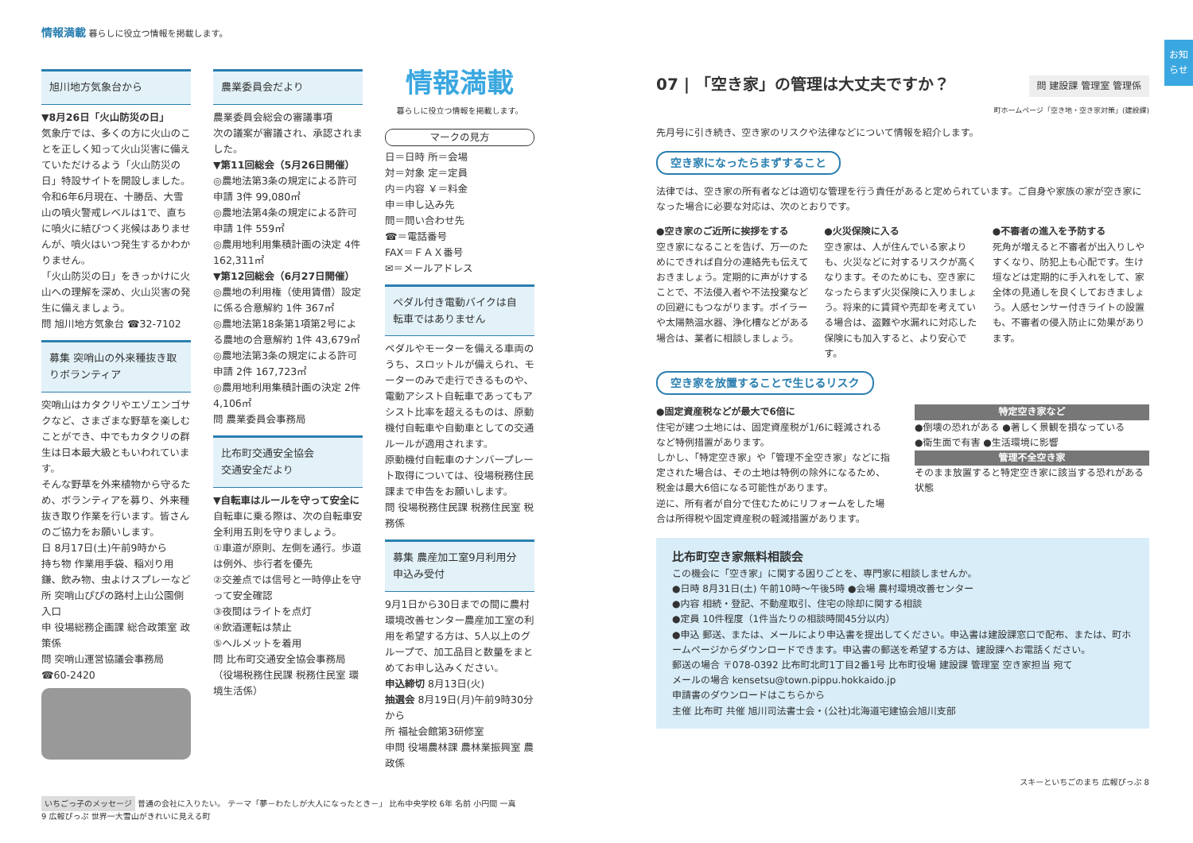情報満載 暮らしに役立つ情報を掲載します。
旭川地方気象台から
▼8月26日「火山防災の日」
気象庁では、多くの方に火山のことを正しく知って火山災害に備えていただけるよう「火山防災の日」特設サイトを開設しました。
令和6年6月現在、十勝岳、大雪山の噴火警戒レベルは1で、直ちに噴火に結びつく兆候はありませんが、噴火はいつ発生するかわかりません。
「火山防災の日」をきっかけに火山への理解を深め、火山災害の発生に備えましょう。
問 旭川地方気象台 ☎32-7102
募集 突哨山の外来種抜き取りボランティア
突哨山はカタクリやエゾエンゴサクなど、さまざまな野草を楽しむことができ、中でもカタクリの群生は日本最大級ともいわれています。
そんな野草を外来植物から守るため、ボランティアを募り、外来種抜き取り作業を行います。皆さんのご協力をお願いします。
日 8月17日(土)午前9時から
持ち物 作業用手袋、稲刈り用鎌、飲み物、虫よけスプレーなど
所 突哨山ぴぴの路村上山公園側入口
申 役場総務企画課 総合政策室 政策係
問 突哨山運営協議会事務局 ☎60-2420
農業委員会だより
農業委員会総会の審議事項
次の議案が審議され、承認されました。
▼第11回総会（5月26日開催）
◎農地法第3条の規定による許可申請 3件 99,080㎡
◎農地法第4条の規定による許可申請 1件 559㎡
◎農用地利用集積計画の決定 4件 162,311㎡
▼第12回総会（6月27日開催）
◎農地の利用権（使用賃借）設定に係る合意解約 1件 367㎡
◎農地法第18条第1項第2号による農地の合意解約 1件 43,679㎡
◎農地法第3条の規定による許可申請 2件 167,723㎡
◎農用地利用集積計画の決定 2件 4,106㎡
問 農業委員会事務局
比布町交通安全協会
交通安全だより
▼自転車はルールを守って安全に
自転車に乗る際は、次の自転車安全利用五則を守りましょう。
①車道が原則、左側を通行。歩道は例外、歩行者を優先
②交差点では信号と一時停止を守って安全確認
③夜間はライトを点灯
④飲酒運転は禁止
⑤ヘルメットを着用
問 比布町交通安全協会事務局（役場税務住民課 税務住民室 環境生活係）
情報満載
暮らしに役立つ情報を掲載します。
マークの見方
日＝日時 所＝会場
対＝対象 定＝定員
内＝内容 ￥＝料金
申＝申し込み先
問＝問い合わせ先
☎＝電話番号
FAX＝ＦＡＸ番号
✉＝メールアドレス
ペダル付き電動バイクは自転車ではありません
ペダルやモーターを備える車両のうち、スロットルが備えられ、モーターのみで走行できるものや、電動アシスト自転車であってもアシスト比率を超えるものは、原動機付自転車や自動車としての交通ルールが適用されます。
原動機付自転車のナンバープレート取得については、役場税務住民課まで申告をお願いします。
問 役場税務住民課 税務住民室 税務係
募集 農産加工室9月利用分申込み受付
9月1日から30日までの間に農村環境改善センター農産加工室の利用を希望する方は、5人以上のグループで、加工品目と数量をまとめてお申し込みください。
申込締切 8月13日(火)
抽選会 8月19日(月)午前9時30分から
所 福祉会館第3研修室
申問 役場農林課 農林業振興室 農政係
いちごっ子のメッセージ 普通の会社に入りたい。 テーマ「夢－わたしが大人になったとき－」 比布中央学校 6年 名前 小円間 一真
9 広報ぴっぷ 世界一大雪山がきれいに見える町
お知らせ
問 建設課 管理室 管理係
07 | 「空き家」の管理は大丈夫ですか？
町ホームページ「空き地・空き家対策」(建設課)
先月号に引き続き、空き家のリスクや法律などについて情報を紹介します。
空き家になったらまずすること
法律では、空き家の所有者などは適切な管理を行う責任があると定められています。ご自身や家族の家が空き家になった場合に必要な対応は、次のとおりです。
●空き家のご近所に挨拶をする
空き家になることを告げ、万一のためにできれば自分の連絡先も伝えておきましょう。定期的に声がけすることで、不法侵入者や不法投棄などの回避にもつながります。ボイラーや太陽熱温水器、浄化槽などがある場合は、業者に相談しましょう。
●火災保険に入る
空き家は、人が住んでいる家よりも、火災などに対するリスクが高くなります。そのためにも、空き家になったらまず火災保険に入りましょう。将来的に賃貸や売却を考えている場合は、盗難や水漏れに対応した保険にも加入すると、より安心です。
●不審者の進入を予防する
死角が増えると不審者が出入りしやすくなり、防犯上も心配です。生け垣などは定期的に手入れをして、家全体の見通しを良くしておきましょう。人感センサー付きライトの設置も、不審者の侵入防止に効果があります。
空き家を放置することで生じるリスク
●固定資産税などが最大で6倍に
住宅が建つ土地には、固定資産税が1/6に軽減されるなど特例措置があります。
しかし、「特定空き家」や「管理不全空き家」などに指定された場合は、その土地は特例の除外になるため、税金は最大6倍になる可能性があります。
逆に、所有者が自分で住むためにリフォームをした場合は所得税や固定資産税の軽減措置があります。
特定空き家など
●倒壊の恐れがある ●著しく景観を損なっている
●衛生面で有害 ●生活環境に影響
管理不全空き家
そのまま放置すると特定空き家に該当する恐れがある状態
比布町空き家無料相談会
この機会に「空き家」に関する困りごとを、専門家に相談しませんか。
●日時 8月31日(土) 午前10時～午後5時 ●会場 農村環境改善センター
●内容 相続・登記、不動産取引、住宅の除却に関する相談
●定員 10件程度（1件当たりの相談時間45分以内）
●申込 郵送、または、メールにより申込書を提出してください。申込書は建設課窓口で配布、または、町ホームページからダウンロードできます。申込書の郵送を希望する方は、建設課へお電話ください。
郵送の場合 〒078-0392 比布町北町1丁目2番1号 比布町役場 建設課 管理室 空き家担当 宛て
メールの場合 kensetsu@town.pippu.hokkaido.jp
申請書のダウンロードはこちらから
主催 比布町 共催 旭川司法書士会・(公社)北海道宅建協会旭川支部
スキーといちごのまち 広報ぴっぷ 8